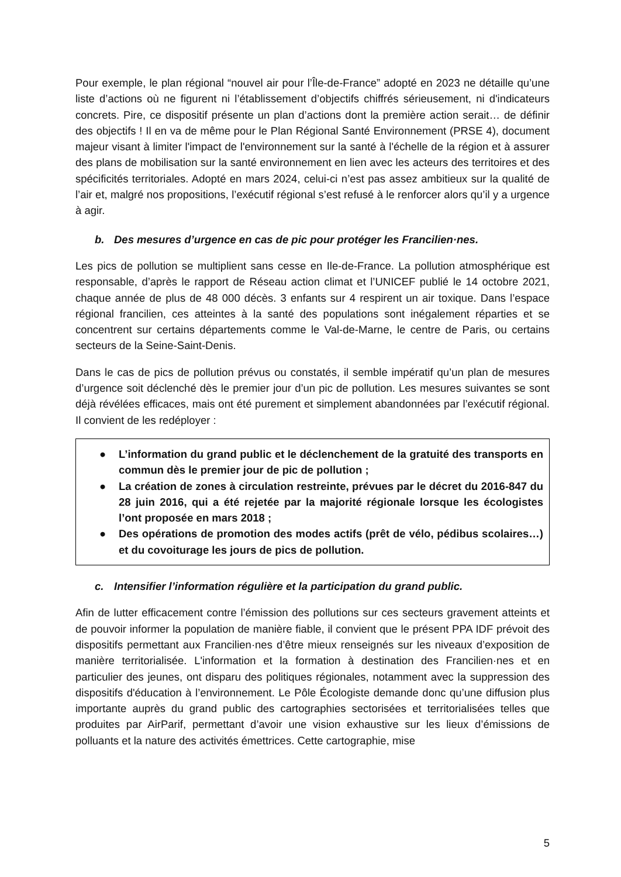Pour exemple, le plan régional “nouvel air pour l’Île-de-France” adopté en 2023 ne détaille qu’une liste d’actions où ne figurent ni l’établissement d’objectifs chiffrés sérieusement, ni d'indicateurs concrets. Pire, ce dispositif présente un plan d’actions dont la première action serait… de définir des objectifs ! Il en va de même pour le Plan Régional Santé Environnement (PRSE 4), document majeur visant à limiter l'impact de l'environnement sur la santé à l'échelle de la région et à assurer des plans de mobilisation sur la santé environnement en lien avec les acteurs des territoires et des spécificités territoriales. Adopté en mars 2024, celui-ci n’est pas assez ambitieux sur la qualité de l’air et, malgré nos propositions, l’exécutif régional s’est refusé à le renforcer alors qu’il y a urgence à agir.
b. Des mesures d’urgence en cas de pic pour protéger les Francilien·nes.
Les pics de pollution se multiplient sans cesse en Ile-de-France. La pollution atmosphérique est responsable, d’après le rapport de Réseau action climat et l’UNICEF publié le 14 octobre 2021, chaque année de plus de 48 000 décès. 3 enfants sur 4 respirent un air toxique. Dans l’espace régional francilien, ces atteintes à la santé des populations sont inégalement réparties et se concentrent sur certains départements comme le Val-de-Marne, le centre de Paris, ou certains secteurs de la Seine-Saint-Denis.
Dans le cas de pics de pollution prévus ou constatés, il semble impératif qu’un plan de mesures d’urgence soit déclenché dès le premier jour d’un pic de pollution. Les mesures suivantes se sont déjà révélées efficaces, mais ont été purement et simplement abandonnées par l’exécutif régional. Il convient de les redéployer :
● L’information du grand public et le déclenchement de la gratuité des transports en commun dès le premier jour de pic de pollution ;
● La création de zones à circulation restreinte, prévues par le décret du 2016-847 du 28 juin 2016, qui a été rejetée par la majorité régionale lorsque les écologistes l’ont proposée en mars 2018 ;
● Des opérations de promotion des modes actifs (prêt de vélo, pédibus scolaires…) et du covoiturage les jours de pics de pollution.
c. Intensifier l’information régulière et la participation du grand public.
Afin de lutter efficacement contre l’émission des pollutions sur ces secteurs gravement atteints et de pouvoir informer la population de manière fiable, il convient que le présent PPA IDF prévoit des dispositifs permettant aux Francilien·nes d’être mieux renseignés sur les niveaux d’exposition de manière territorialisée. L'information et la formation à destination des Francilien·nes et en particulier des jeunes, ont disparu des politiques régionales, notamment avec la suppression des dispositifs d'éducation à l’environnement. Le Pôle Écologiste demande donc qu’une diffusion plus importante auprès du grand public des cartographies sectorisées et territorialisées telles que produites par AirParif, permettant d’avoir une vision exhaustive sur les lieux d’émissions de polluants et la nature des activités émettrices. Cette cartographie, mise
5